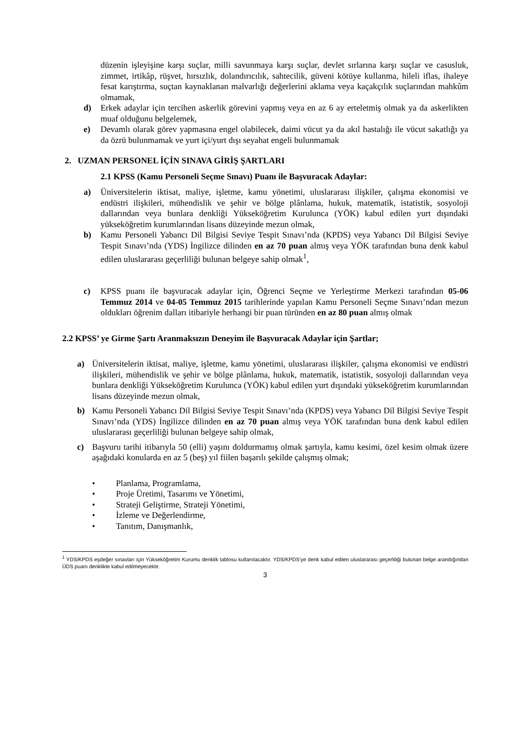düzenin işleyişine karşı suçlar, milli savunmaya karşı suçlar, devlet sırlarına karşı suçlar ve casusluk, zimmet, irtikâp, rüşvet, hırsızlık, dolandırıcılık, sahtecilik, güveni kötüye kullanma, hileli iflas, ihaleye fesat karıştırma, suçtan kaynaklanan malvarlığı değerlerini aklama veya kaçakçılık suçlarından mahkûm olmamak,
d) Erkek adaylar için tercihen askerlik görevini yapmış veya en az 6 ay erteletmiş olmak ya da askerlikten muaf olduğunu belgelemek,
e) Devamlı olarak görev yapmasına engel olabilecek, daimi vücut ya da akıl hastalığı ile vücut sakatlığı ya da özrü bulunmamak ve yurt içi/yurt dışı seyahat engeli bulunmamak
2. UZMAN PERSONEL İÇİN SINAVA GİRİŞ ŞARTLARI
2.1 KPSS (Kamu Personeli Seçme Sınavı) Puanı ile Başvuracak Adaylar:
a) Üniversitelerin iktisat, maliye, işletme, kamu yönetimi, uluslararası ilişkiler, çalışma ekonomisi ve endüstri ilişkileri, mühendislik ve şehir ve bölge plânlama, hukuk, matematik, istatistik, sosyoloji dallarından veya bunlara denkliği Yükseköğretim Kurulunca (YÖK) kabul edilen yurt dışındaki yükseköğretim kurumlarından lisans düzeyinde mezun olmak,
b) Kamu Personeli Yabancı Dil Bilgisi Seviye Tespit Sınavı’nda (KPDS) veya Yabancı Dil Bilgisi Seviye Tespit Sınavı’nda (YDS) İngilizce dilinden en az 70 puan almış veya YÖK tarafından buna denk kabul edilen uluslararası geçerliliği bulunan belgeye sahip olmak<sup>1</sup>,
c) KPSS puanı ile başvuracak adaylar için, Öğrenci Seçme ve Yerleştirme Merkezi tarafından 05-06 Temmuz 2014 ve 04-05 Temmuz 2015 tarihlerinde yapılan Kamu Personeli Seçme Sınavı’ndan mezun oldukları öğrenim dalları itibariyle herhangi bir puan türünden en az 80 puan almış olmak
2.2 KPSS’ ye Girme Şartı Aranmaksızın Deneyim ile Başvuracak Adaylar için Şartlar;
a) Üniversitelerin iktisat, maliye, işletme, kamu yönetimi, uluslararası ilişkiler, çalışma ekonomisi ve endüstri ilişkileri, mühendislik ve şehir ve bölge plânlama, hukuk, matematik, istatistik, sosyoloji dallarından veya bunlara denkliği Yükseköğretim Kurulunca (YÖK) kabul edilen yurt dışındaki yükseköğretim kurumlarından lisans düzeyinde mezun olmak,
b) Kamu Personeli Yabancı Dil Bilgisi Seviye Tespit Sınavı’nda (KPDS) veya Yabancı Dil Bilgisi Seviye Tespit Sınavı’nda (YDS) İngilizce dilinden en az 70 puan almış veya YÖK tarafından buna denk kabul edilen uluslararası geçerliliği bulunan belgeye sahip olmak,
c) Başvuru tarihi itibarıyla 50 (elli) yaşını doldurmamış olmak şartıyla, kamu kesimi, özel kesim olmak üzere aşağıdaki konularda en az 5 (beş) yıl fiilen başarılı şekilde çalışmış olmak;
• Planlama, Programlama,
• Proje Üretimi, Tasarımı ve Yönetimi,
• Strateji Geliştirme, Strateji Yönetimi,
• İzleme ve Değerlendirme,
• Tanıtım, Danışmanlık,
<sup>1</sup> YDS/KPDS eşdeğer sınavları için Yükseköğretim Kurumu denklik tablosu kullanılacaktır. YDS/KPDS’ye denk kabul edilen uluslararası geçerliliği bulunan belge arandığından ÜDS puanı denklikte kabul edilmeyecektir.
3